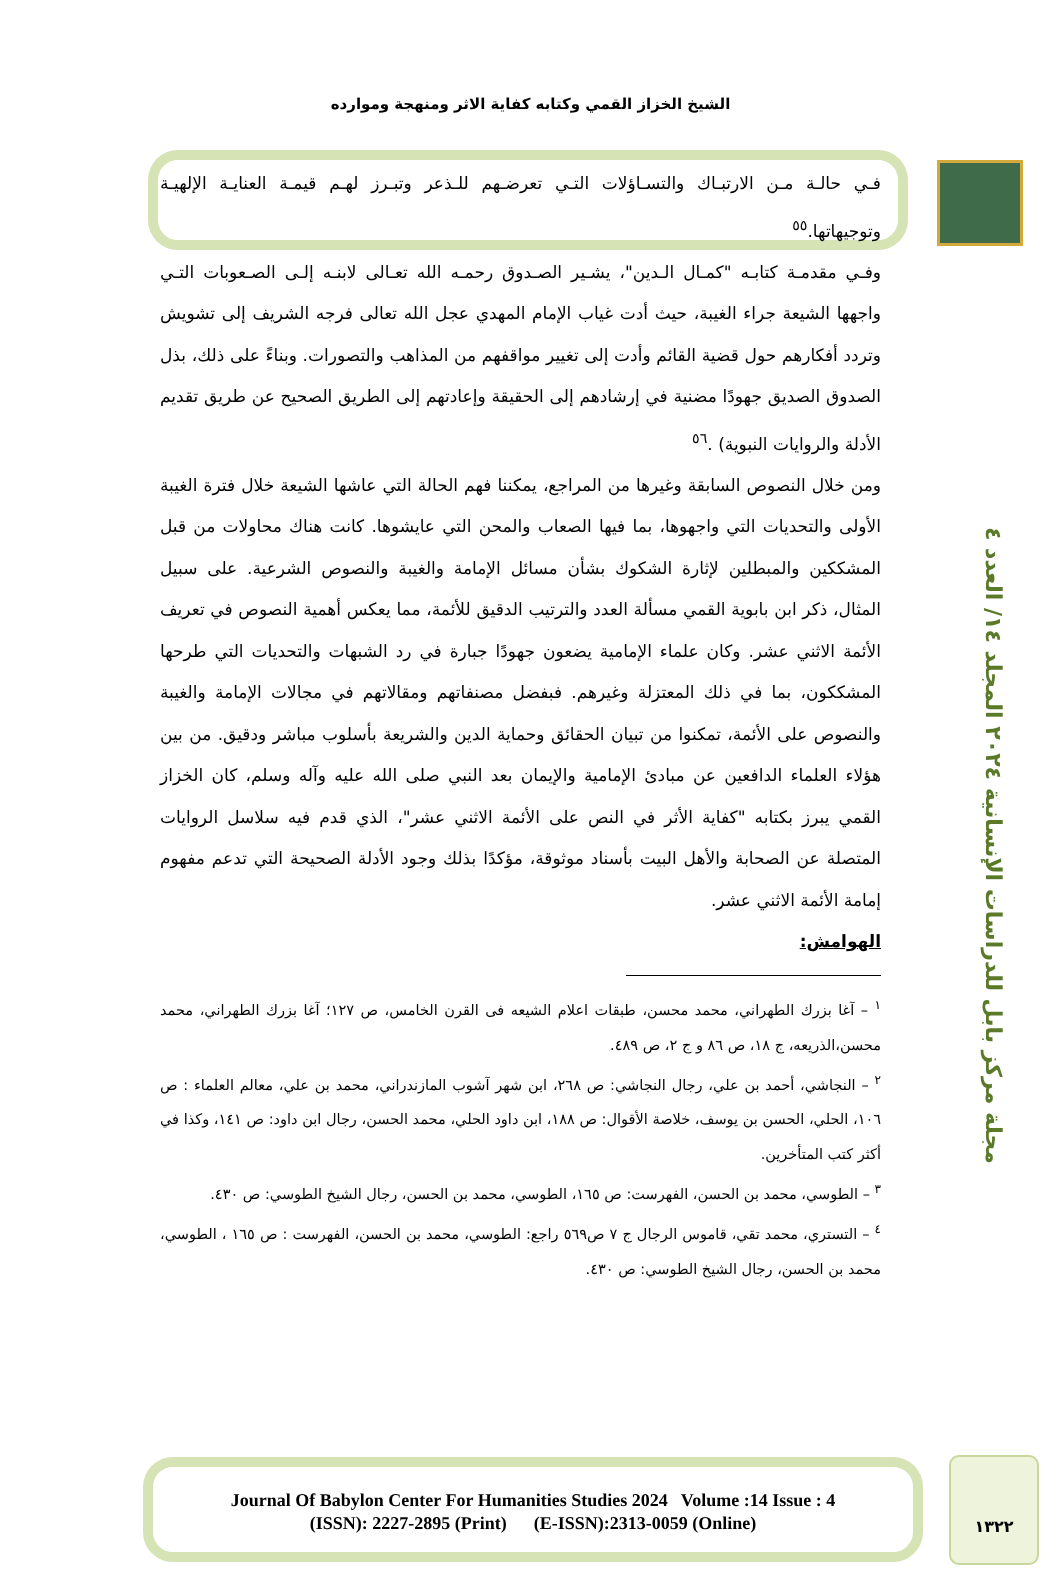الشيخ الخزاز القمي وكتابه كفاية الاثر ومنهجة وموارده
فـي حالـة مـن الارتبـاك والتسـاؤلات التـي تعرضـهم للـذعر وتبـرز لهـم قيمـة العنايـة الإلهيـة وتوجيهاتها.<sup>٥٥</sup>
وفـي مقدمـة كتابـه "كمـال الـدين"، يشـير الصـدوق رحمـه الله تعـالى لابنـه إلـى الصـعوبات التـي واجهها الشيعة جراء الغيبة، حيث أدت غياب الإمام المهدي عجل الله تعالى فرجه الشريف إلى تشويش وتردد أفكارهم حول قضية القائم وأدت إلى تغيير مواقفهم من المذاهب والتصورات. وبناءً على ذلك، بذل الصدوق الصديق جهودًا مضنية في إرشادهم إلى الحقيقة وإعادتهم إلى الطريق الصحيح عن طريق تقديم الأدلة والروايات النبوية) .<sup>٥٦</sup>
ومن خلال النصوص السابقة وغيرها من المراجع، يمكننا فهم الحالة التي عاشها الشيعة خلال فترة الغيبة الأولى والتحديات التي واجهوها، بما فيها الصعاب والمحن التي عايشوها. كانت هناك محاولات من قبل المشككين والمبطلين لإثارة الشكوك بشأن مسائل الإمامة والغيبة والنصوص الشرعية. على سبيل المثال، ذكر ابن بابوية القمي مسألة العدد والترتيب الدقيق للأئمة، مما يعكس أهمية النصوص في تعريف الأئمة الاثني عشر. وكان علماء الإمامية يضعون جهودًا جبارة في رد الشبهات والتحديات التي طرحها المشككون، بما في ذلك المعتزلة وغيرهم. فبفضل مصنفاتهم ومقالاتهم في مجالات الإمامة والغيبة والنصوص على الأئمة، تمكنوا من تبيان الحقائق وحماية الدين والشريعة بأسلوب مباشر ودقيق. من بين هؤلاء العلماء الدافعين عن مبادئ الإمامية والإيمان بعد النبي صلى الله عليه وآله وسلم، كان الخزاز القمي يبرز بكتابه "كفاية الأثر في النص على الأئمة الاثني عشر"، الذي قدم فيه سلاسل الروايات المتصلة عن الصحابة والأهل البيت بأسناد موثوقة، مؤكدًا بذلك وجود الأدلة الصحيحة التي تدعم مفهوم إمامة الأئمة الاثني عشر.
الهوامش:
<sup>١</sup> – آغا بزرك الطهراني، محمد محسن، طبقات اعلام الشيعه فى القرن الخامس، ص ١٢٧؛ آغا بزرك الطهراني، محمد محسن،الذريعه، ج ١٨، ص ٨٦ و ج ٢، ص ٤٨٩.
<sup>٢</sup> – النجاشي، أحمد بن علي، رجال النجاشي: ص ٢٦٨، ابن شهر آشوب المازندراني، محمد بن علي، معالم العلماء : ص ١٠٦، الحلي، الحسن بن يوسف، خلاصة الأقوال: ص ١٨٨، ابن داود الحلي، محمد الحسن، رجال ابن داود: ص ١٤١، وكذا في أكثر كتب المتأخرين.
<sup>٣</sup> – الطوسي، محمد بن الحسن، الفهرست: ص ١٦٥، الطوسي، محمد بن الحسن، رجال الشيخ الطوسي: ص ٤٣٠.
<sup>٤</sup> – التستري، محمد تقي، قاموس الرجال ج ٧ ص٥٦٩ راجع: الطوسي، محمد بن الحسن، الفهرست : ص ١٦٥ ، الطوسي، محمد بن الحسن، رجال الشيخ الطوسي: ص ٤٣٠.
مجلة مركز بابل للدراسات الإنسانية ٢٠٢٤ المجلد ١٤/ العدد ٤
Journal Of Babylon Center For Humanities Studies 2024 Volume :14 Issue : 4
(ISSN): 2227-2895 (Print) (E-ISSN):2313-0059 (Online)
١٣٢٢